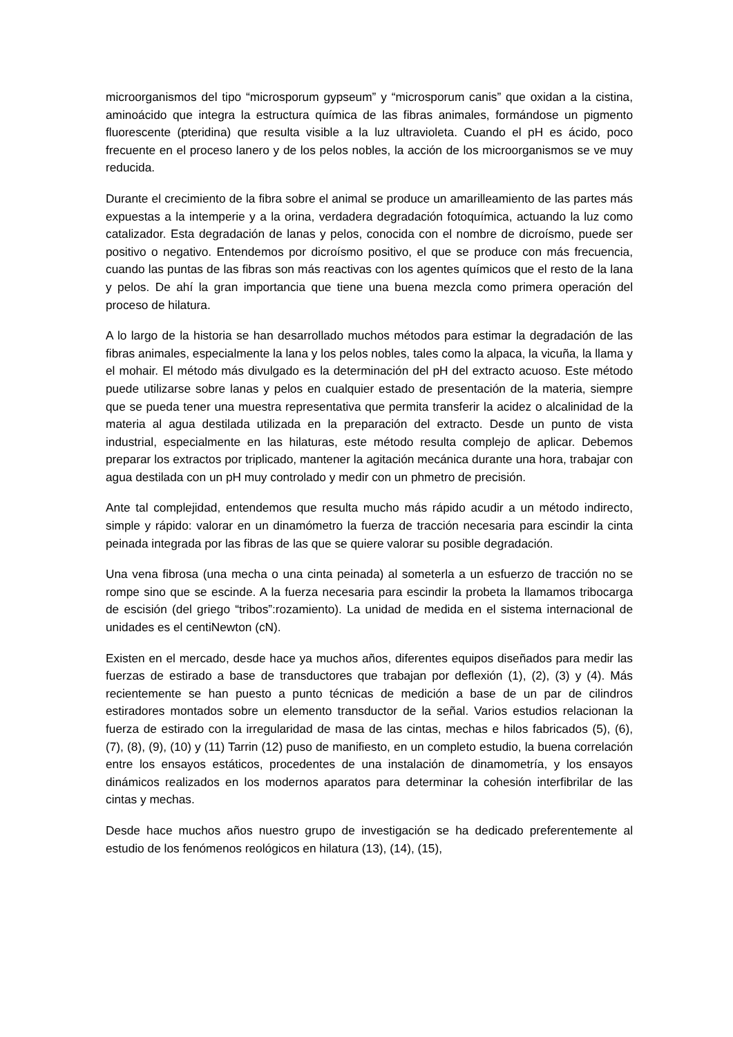microorganismos del tipo “microsporum gypseum” y “microsporum canis” que oxidan a la cistina, aminoácido que integra la estructura química de las fibras animales, formándose un pigmento fluorescente (pteridina) que resulta visible a la luz ultravioleta. Cuando el pH es ácido, poco frecuente en el proceso lanero y de los pelos nobles, la acción de los microorganismos se ve muy reducida.
Durante el crecimiento de la fibra sobre el animal se produce un amarilleamiento de las partes más expuestas a la intemperie y a la orina, verdadera degradación fotoquímica, actuando la luz como catalizador. Esta degradación de lanas y pelos, conocida con el nombre de dicroísmo, puede ser positivo o negativo. Entendemos por dicroísmo positivo, el que se produce con más frecuencia, cuando las puntas de las fibras son más reactivas con los agentes químicos que el resto de la lana y pelos. De ahí la gran importancia que tiene una buena mezcla como primera operación del proceso de hilatura.
A lo largo de la historia se han desarrollado muchos métodos para estimar la degradación de las fibras animales, especialmente la lana y los pelos nobles, tales como la alpaca, la vicuña, la llama y el mohair. El método más divulgado es la determinación del pH del extracto acuoso. Este método puede utilizarse sobre lanas y pelos en cualquier estado de presentación de la materia, siempre que se pueda tener una muestra representativa que permita transferir la acidez o alcalinidad de la materia al agua destilada utilizada en la preparación del extracto. Desde un punto de vista industrial, especialmente en las hilaturas, este método resulta complejo de aplicar. Debemos preparar los extractos por triplicado, mantener la agitación mecánica durante una hora, trabajar con agua destilada con un pH muy controlado y medir con un phmetro de precisión.
Ante tal complejidad, entendemos que resulta mucho más rápido acudir a un método indirecto, simple y rápido: valorar en un dinamómetro la fuerza de tracción necesaria para escindir la cinta peinada integrada por las fibras de las que se quiere valorar su posible degradación.
Una vena fibrosa (una mecha o una cinta peinada) al someterla a un esfuerzo de tracción no se rompe sino que se escinde. A la fuerza necesaria para escindir la probeta la llamamos tribocarga de escisión (del griego “tribos”:rozamiento). La unidad de medida en el sistema internacional de unidades es el centiNewton (cN).
Existen en el mercado, desde hace ya muchos años, diferentes equipos diseñados para medir las fuerzas de estirado a base de transductores que trabajan por deflexión (1), (2), (3) y (4). Más recientemente se han puesto a punto técnicas de medición a base de un par de cilindros estiradores montados sobre un elemento transductor de la señal. Varios estudios relacionan la fuerza de estirado con la irregularidad de masa de las cintas, mechas e hilos fabricados (5), (6), (7), (8), (9), (10) y (11) Tarrin (12) puso de manifiesto, en un completo estudio, la buena correlación entre los ensayos estáticos, procedentes de una instalación de dinamometría, y los ensayos dinámicos realizados en los modernos aparatos para determinar la cohesión interfibrilar de las cintas y mechas.
Desde hace muchos años nuestro grupo de investigación se ha dedicado preferentemente al estudio de los fenómenos reológicos en hilatura (13), (14), (15),